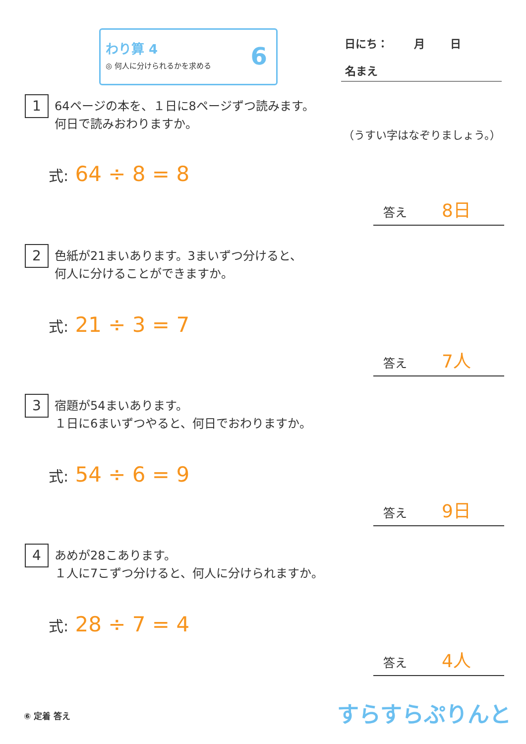わり算 4
◎ 何人に分けられるかを求める
6
日にち：　　 月　　 日
名まえ
1
64ページの本を、１日に8ページずつ読みます。
何日で読みおわりますか。
（うすい字はなぞりましょう。）
式: 64 ÷ 8 = 8
答え 8日
2
色紙が21まいあります。3まいずつ分けると、
何人に分けることができますか。
式: 21 ÷ 3 = 7
答え 7人
3
宿題が54まいあります。
１日に6まいずつやると、何日でおわりますか。
式: 54 ÷ 6 = 9
答え 9日
4
あめが28こあります。
１人に7こずつ分けると、何人に分けられますか。
式: 28 ÷ 7 = 4
答え 4人
⑥ 定着 答え すらすらぷりんと